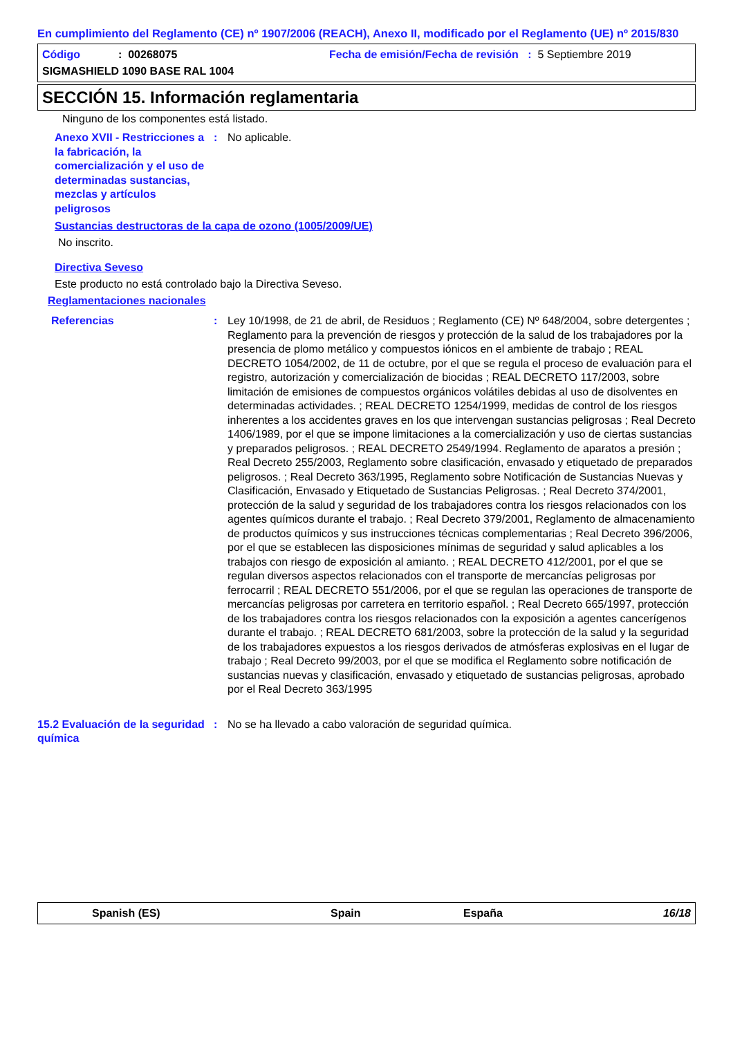En cumplimiento del Reglamento (CE) nº 1907/2006 (REACH), Anexo II, modificado por el Reglamento (UE) nº 2015/830
Código: 00268075 Fecha de emisión/Fecha de revisión : 5 Septiembre 2019
SIGMASHIELD 1090 BASE RAL 1004
SECCIÓN 15. Información reglamentaria
Ninguno de los componentes está listado.
Anexo XVII - Restricciones a la fabricación, la comercialización y el uso de determinadas sustancias, mezclas y artículos peligrosos
: No aplicable.
Sustancias destructoras de la capa de ozono (1005/2009/UE)
No inscrito.
Directiva Seveso
Este producto no está controlado bajo la Directiva Seveso.
Reglamentaciones nacionales
Referencias : Ley 10/1998, de 21 de abril, de Residuos ; Reglamento (CE) Nº 648/2004, sobre detergentes ; Reglamento para la prevención de riesgos y protección de la salud de los trabajadores por la presencia de plomo metálico y compuestos iónicos en el ambiente de trabajo ; REAL DECRETO 1054/2002, de 11 de octubre, por el que se regula el proceso de evaluación para el registro, autorización y comercialización de biocidas ; REAL DECRETO 117/2003, sobre limitación de emisiones de compuestos orgánicos volátiles debidas al uso de disolventes en determinadas actividades. ; REAL DECRETO 1254/1999, medidas de control de los riesgos inherentes a los accidentes graves en los que intervengan sustancias peligrosas ; Real Decreto 1406/1989, por el que se impone limitaciones a la comercialización y uso de ciertas sustancias y preparados peligrosos. ; REAL DECRETO 2549/1994. Reglamento de aparatos a presión ; Real Decreto 255/2003, Reglamento sobre clasificación, envasado y etiquetado de preparados peligrosos. ; Real Decreto 363/1995, Reglamento sobre Notificación de Sustancias Nuevas y Clasificación, Envasado y Etiquetado de Sustancias Peligrosas. ; Real Decreto 374/2001, protección de la salud y seguridad de los trabajadores contra los riesgos relacionados con los agentes químicos durante el trabajo. ; Real Decreto 379/2001, Reglamento de almacenamiento de productos químicos y sus instrucciones técnicas complementarias ; Real Decreto 396/2006, por el que se establecen las disposiciones mínimas de seguridad y salud aplicables a los trabajos con riesgo de exposición al amianto. ; REAL DECRETO 412/2001, por el que se regulan diversos aspectos relacionados con el transporte de mercancías peligrosas por ferrocarril ; REAL DECRETO 551/2006, por el que se regulan las operaciones de transporte de mercancías peligrosas por carretera en territorio español. ; Real Decreto 665/1997, protección de los trabajadores contra los riesgos relacionados con la exposición a agentes cancerígenos durante el trabajo. ; REAL DECRETO 681/2003, sobre la protección de la salud y la seguridad de los trabajadores expuestos a los riesgos derivados de atmósferas explosivas en el lugar de trabajo ; Real Decreto 99/2003, por el que se modifica el Reglamento sobre notificación de sustancias nuevas y clasificación, envasado y etiquetado de sustancias peligrosas, aprobado por el Real Decreto 363/1995
15.2 Evaluación de la seguridad química
: No se ha llevado a cabo valoración de seguridad química.
Spanish (ES) Spain España 16/18